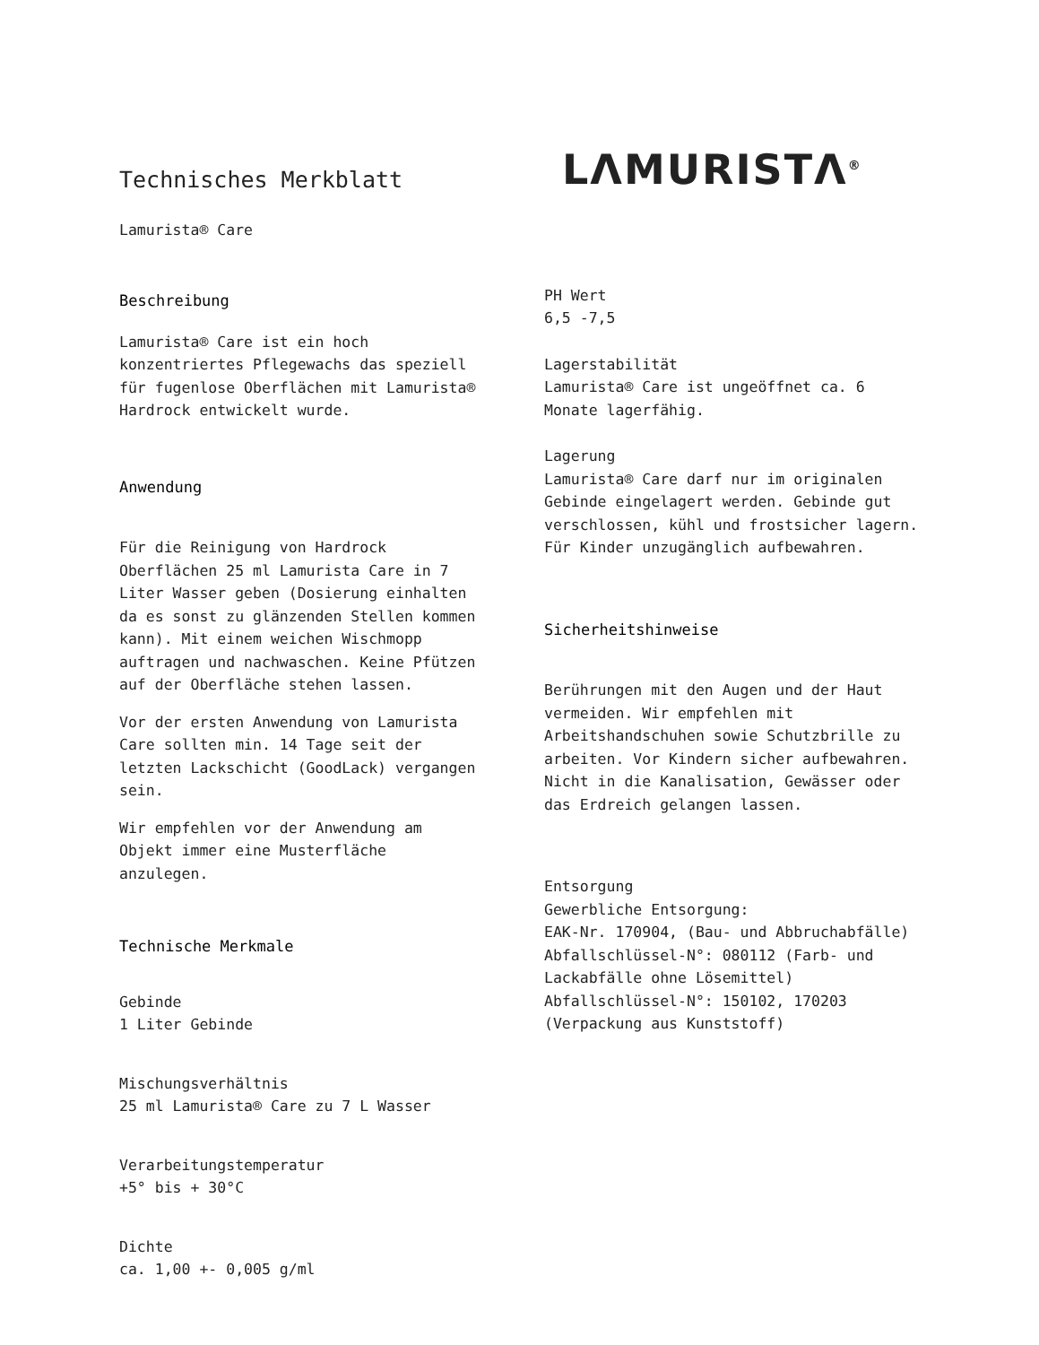Technisches Merkblatt
Lamurista® Care
Beschreibung
Lamurista® Care ist ein hoch konzentriertes Pflegewachs das speziell für fugenlose Oberflächen mit Lamurista® Hardrock entwickelt wurde.
Anwendung
Für die Reinigung von Hardrock Oberflächen 25 ml Lamurista Care in 7 Liter Wasser geben (Dosierung einhalten da es sonst zu glänzenden Stellen kommen kann). Mit einem weichen Wischmopp auftragen und nachwaschen. Keine Pfützen auf der Oberfläche stehen lassen.
Vor der ersten Anwendung von Lamurista Care sollten min. 14 Tage seit der letzten Lackschicht (GoodLack) vergangen sein.
Wir empfehlen vor der Anwendung am Objekt immer eine Musterfläche anzulegen.
Technische Merkmale
Gebinde
1 Liter Gebinde
Mischungsverhältnis
25 ml Lamurista® Care zu 7 L Wasser
Verarbeitungstemperatur
+5° bis + 30°C
Dichte
ca. 1,00 +- 0,005 g/ml
LΛMURISTΛ<sup>®</sup>
PH Wert
6,5 -7,5
Lagerstabilität
Lamurista® Care ist ungeöffnet ca. 6 Monate lagerfähig.
Lagerung
Lamurista® Care darf nur im originalen Gebinde eingelagert werden. Gebinde gut verschlossen, kühl und frostsicher lagern. Für Kinder unzugänglich aufbewahren.
Sicherheitshinweise
Berührungen mit den Augen und der Haut vermeiden. Wir empfehlen mit Arbeitshandschuhen sowie Schutzbrille zu arbeiten. Vor Kindern sicher aufbewahren. Nicht in die Kanalisation, Gewässer oder das Erdreich gelangen lassen.
Entsorgung
Gewerbliche Entsorgung:
EAK-Nr. 170904, (Bau- und Abbruchabfälle)
Abfallschlüssel-N°: 080112 (Farb- und Lackabfälle ohne Lösemittel)
Abfallschlüssel-N°: 150102, 170203 (Verpackung aus Kunststoff)